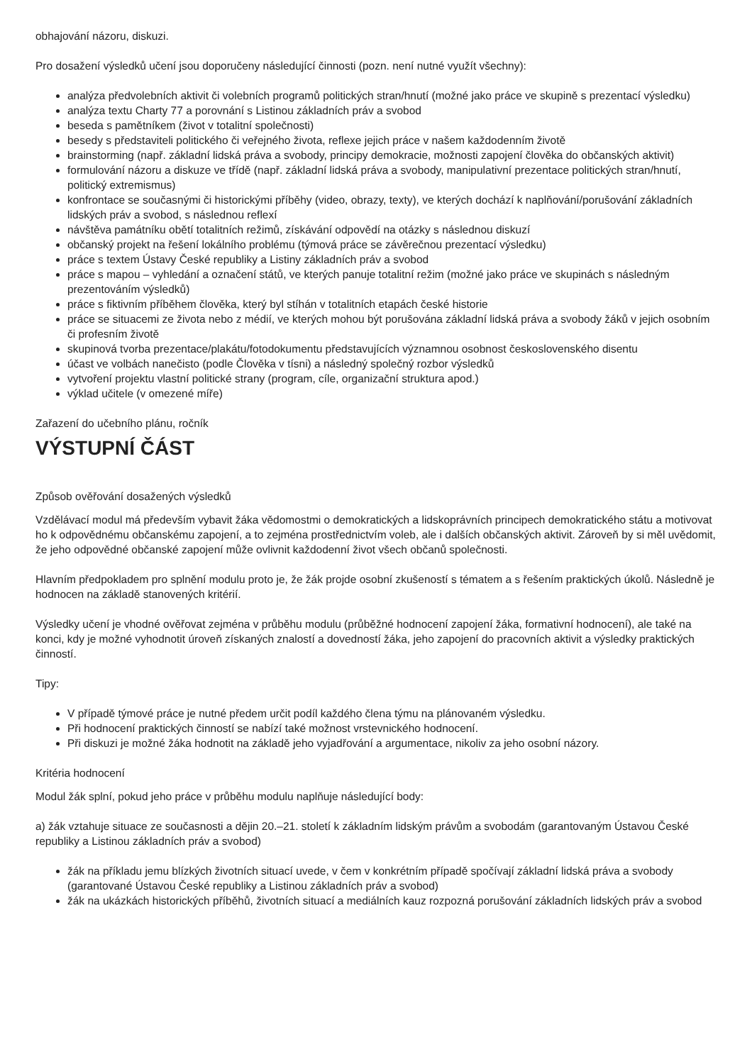obhajování názoru, diskuzi.
Pro dosažení výsledků učení jsou doporučeny následující činnosti (pozn. není nutné využít všechny):
analýza předvolebních aktivit či volebních programů politických stran/hnutí (možné jako práce ve skupině s prezentací výsledku)
analýza textu Charty 77 a porovnání s Listinou základních práv a svobod
beseda s pamětníkem (život v totalitní společnosti)
besedy s představiteli politického či veřejného života, reflexe jejich práce v našem každodenním životě
brainstorming (např. základní lidská práva a svobody, principy demokracie, možnosti zapojení člověka do občanských aktivit)
formulování názoru a diskuze ve třídě (např. základní lidská práva a svobody, manipulativní prezentace politických stran/hnutí, politický extremismus)
konfrontace se současnými či historickými příběhy (video, obrazy, texty), ve kterých dochází k naplňování/porušování základních lidských práv a svobod, s následnou reflexí
návštěva památníku obětí totalitních režimů, získávání odpovědí na otázky s následnou diskuzí
občanský projekt na řešení lokálního problému (týmová práce se závěrečnou prezentací výsledku)
práce s textem Ústavy České republiky a Listiny základních práv a svobod
práce s mapou – vyhledání a označení států, ve kterých panuje totalitní režim (možné jako práce ve skupinách s následným prezentováním výsledků)
práce s fiktivním příběhem člověka, který byl stíhán v totalitních etapách české historie
práce se situacemi ze života nebo z médií, ve kterých mohou být porušována základní lidská práva a svobody žáků v jejich osobním či profesním životě
skupinová tvorba prezentace/plakátu/fotodokumentu představujících významnou osobnost československého disentu
účast ve volbách nanečisto (podle Člověka v tísni) a následný společný rozbor výsledků
vytvoření projektu vlastní politické strany (program, cíle, organizační struktura apod.)
výklad učitele (v omezené míře)
Zařazení do učebního plánu, ročník
VÝSTUPNÍ ČÁST
Způsob ověřování dosažených výsledků
Vzdělávací modul má především vybavit žáka vědomostmi o demokratických a lidskoprávních principech demokratického státu a motivovat ho k odpovědnému občanskému zapojení, a to zejména prostřednictvím voleb, ale i dalších občanských aktivit. Zároveň by si měl uvědomit, že jeho odpovědné občanské zapojení může ovlivnit každodenní život všech občanů společnosti.
Hlavním předpokladem pro splnění modulu proto je, že žák projde osobní zkušeností s tématem a s řešením praktických úkolů. Následně je hodnocen na základě stanovených kritérií.
Výsledky učení je vhodné ověřovat zejména v průběhu modulu (průběžné hodnocení zapojení žáka, formativní hodnocení), ale také na konci, kdy je možné vyhodnotit úroveň získaných znalostí a dovedností žáka, jeho zapojení do pracovních aktivit a výsledky praktických činností.
Tipy:
V případě týmové práce je nutné předem určit podíl každého člena týmu na plánovaném výsledku.
Při hodnocení praktických činností se nabízí také možnost vrstevnického hodnocení.
Při diskuzi je možné žáka hodnotit na základě jeho vyjadřování a argumentace, nikoliv za jeho osobní názory.
Kritéria hodnocení
Modul žák splní, pokud jeho práce v průběhu modulu naplňuje následující body:
a) žák vztahuje situace ze současnosti a dějin 20.–21. století k základním lidským právům a svobodám (garantovaným Ústavou České republiky a Listinou základních práv a svobod)
žák na příkladu jemu blízkých životních situací uvede, v čem v konkrétním případě spočívají základní lidská práva a svobody (garantované Ústavou České republiky a Listinou základních práv a svobod)
žák na ukázkách historických příběhů, životních situací a mediálních kauz rozpozná porušování základních lidských práv a svobod